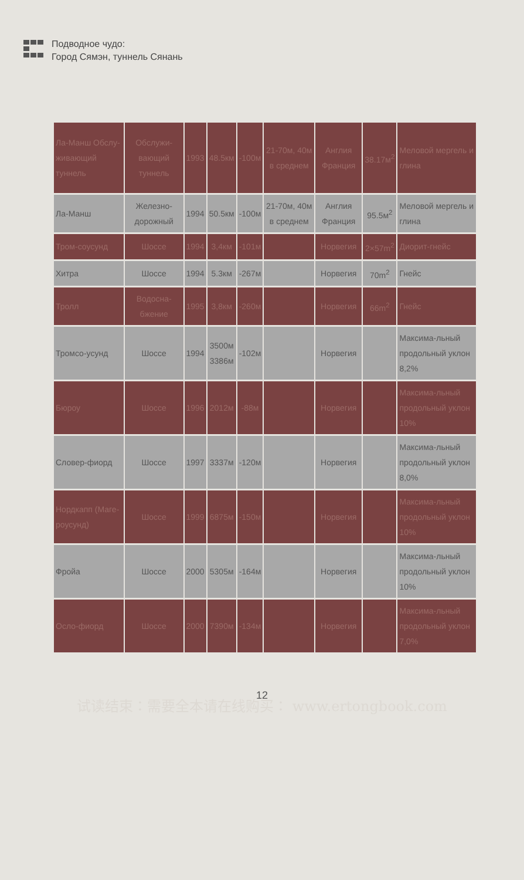Подводное чудо:
Город Сямэн, туннель Сянань
| Ла-Манш Обслу-живающий туннель | Обслужи-вающий туннель | 1993 | 48.5км | -100м | 21-70м, 40м в среднем | Англия Франция | 38.17м<sup>2</sup> | Меловой мергель и глина |
| Ла-Манш | Железно-дорожный | 1994 | 50.5км | -100м | 21-70м, 40м в среднем | Англия Франция | 95.5м<sup>2</sup> | Меловой мергель и глина |
| Тром-соусунд | Шоссе | 1994 | 3,4км | -101м | | Норвегия | 2×57m<sup>2</sup> | Диорит-гнейс |
| Хитра | Шоссе | 1994 | 5.3км | -267м | | Норвегия | 70m<sup>2</sup> | Гнейс |
| Тролл | Водосна-бжение | 1995 | 3,8км | -260м | | Норвегия | 66m<sup>2</sup> | Гнейс |
| Тромсо-усунд | Шоссе | 1994 | 3500м 3386м | -102м | | Норвегия | | Максима-льный продольный уклон 8,2% |
| Бюроу | Шоссе | 1996 | 2012м | -88м | | Норвегия | | Максима-льный продольный уклон 10% |
| Словер-фиорд | Шоссе | 1997 | 3337м | -120м | | Норвегия | | Максима-льный продольный уклон 8,0% |
| Нордкапп (Маге-роусунд) | Шоссе | 1999 | 6875м | -150м | | Норвегия | | Максима-льный продольный уклон 10% |
| Фройа | Шоссе | 2000 | 5305м | -164м | | Норвегия | | Максима-льный продольный уклон 10% |
| Осло-фиорд | Шоссе | 2000 | 7390м | -134м | | Норвегия | | Максима-льный продольный уклон 7,0% |
12
试读结束：需要全本请在线购买： www.ertongbook.com